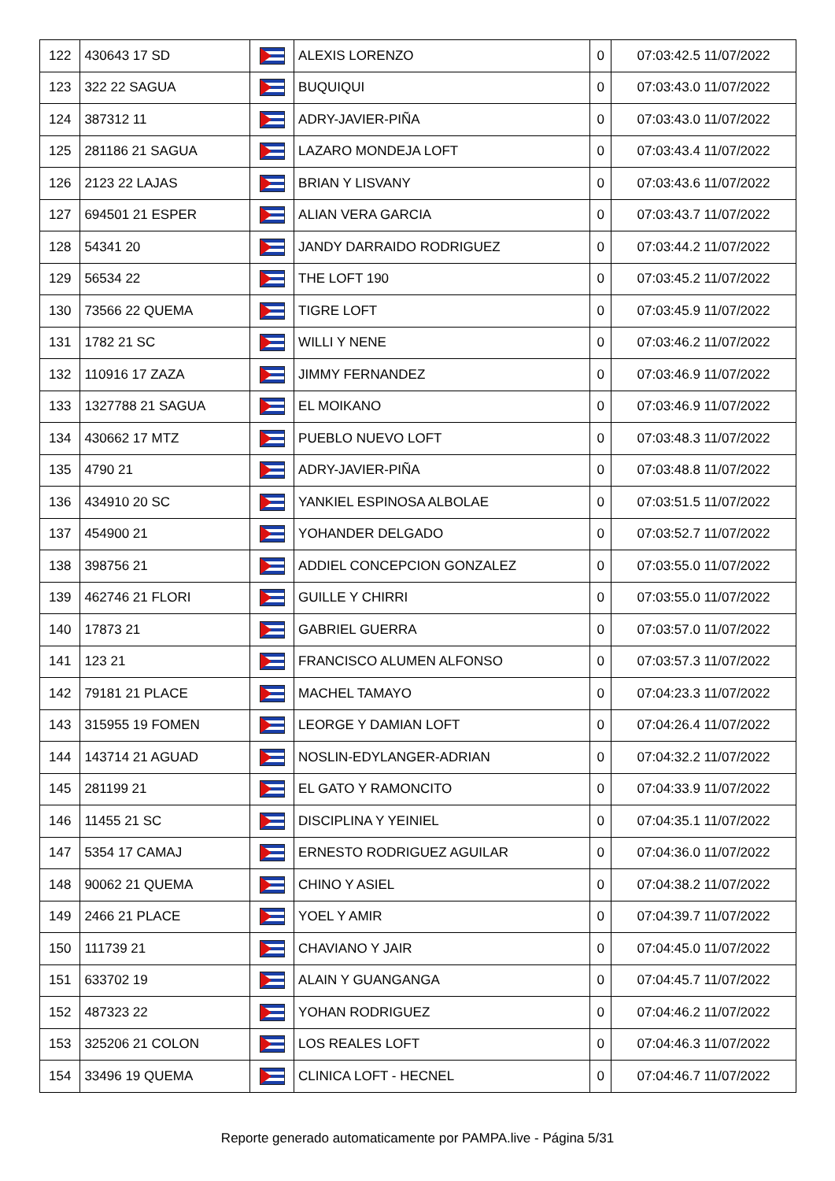| 122 | 430643 17 SD | | ALEXIS LORENZO | 0 | 07:03:42.5 11/07/2022 |
| 123 | 322 22 SAGUA | | BUQUIQUI | 0 | 07:03:43.0 11/07/2022 |
| 124 | 387312 11 | | ADRY-JAVIER-PIÑA | 0 | 07:03:43.0 11/07/2022 |
| 125 | 281186 21 SAGUA | | LAZARO MONDEJA LOFT | 0 | 07:03:43.4 11/07/2022 |
| 126 | 2123 22 LAJAS | | BRIAN Y LISVANY | 0 | 07:03:43.6 11/07/2022 |
| 127 | 694501 21 ESPER | | ALIAN VERA GARCIA | 0 | 07:03:43.7 11/07/2022 |
| 128 | 54341 20 | | JANDY DARRAIDO RODRIGUEZ | 0 | 07:03:44.2 11/07/2022 |
| 129 | 56534 22 | | THE LOFT 190 | 0 | 07:03:45.2 11/07/2022 |
| 130 | 73566 22 QUEMA | | TIGRE LOFT | 0 | 07:03:45.9 11/07/2022 |
| 131 | 1782 21 SC | | WILLI Y NENE | 0 | 07:03:46.2 11/07/2022 |
| 132 | 110916 17 ZAZA | | JIMMY FERNANDEZ | 0 | 07:03:46.9 11/07/2022 |
| 133 | 1327788 21 SAGUA | | EL MOIKANO | 0 | 07:03:46.9 11/07/2022 |
| 134 | 430662 17 MTZ | | PUEBLO NUEVO LOFT | 0 | 07:03:48.3 11/07/2022 |
| 135 | 4790 21 | | ADRY-JAVIER-PIÑA | 0 | 07:03:48.8 11/07/2022 |
| 136 | 434910 20 SC | | YANKIEL ESPINOSA ALBOLAE | 0 | 07:03:51.5 11/07/2022 |
| 137 | 454900 21 | | YOHANDER DELGADO | 0 | 07:03:52.7 11/07/2022 |
| 138 | 398756 21 | | ADDIEL CONCEPCION GONZALEZ | 0 | 07:03:55.0 11/07/2022 |
| 139 | 462746 21 FLORI | | GUILLE Y CHIRRI | 0 | 07:03:55.0 11/07/2022 |
| 140 | 17873 21 | | GABRIEL GUERRA | 0 | 07:03:57.0 11/07/2022 |
| 141 | 123 21 | | FRANCISCO ALUMEN ALFONSO | 0 | 07:03:57.3 11/07/2022 |
| 142 | 79181 21 PLACE | | MACHEL TAMAYO | 0 | 07:04:23.3 11/07/2022 |
| 143 | 315955 19 FOMEN | | LEORGE Y DAMIAN LOFT | 0 | 07:04:26.4 11/07/2022 |
| 144 | 143714 21 AGUAD | | NOSLIN-EDYLANGER-ADRIAN | 0 | 07:04:32.2 11/07/2022 |
| 145 | 281199 21 | | EL GATO Y RAMONCITO | 0 | 07:04:33.9 11/07/2022 |
| 146 | 11455 21 SC | | DISCIPLINA Y YEINIEL | 0 | 07:04:35.1 11/07/2022 |
| 147 | 5354 17 CAMAJ | | ERNESTO RODRIGUEZ AGUILAR | 0 | 07:04:36.0 11/07/2022 |
| 148 | 90062 21 QUEMA | | CHINO Y ASIEL | 0 | 07:04:38.2 11/07/2022 |
| 149 | 2466 21 PLACE | | YOEL Y AMIR | 0 | 07:04:39.7 11/07/2022 |
| 150 | 111739 21 | | CHAVIANO Y JAIR | 0 | 07:04:45.0 11/07/2022 |
| 151 | 633702 19 | | ALAIN Y GUANGANGA | 0 | 07:04:45.7 11/07/2022 |
| 152 | 487323 22 | | YOHAN RODRIGUEZ | 0 | 07:04:46.2 11/07/2022 |
| 153 | 325206 21 COLON | | LOS REALES LOFT | 0 | 07:04:46.3 11/07/2022 |
| 154 | 33496 19 QUEMA | | CLINICA LOFT - HECNEL | 0 | 07:04:46.7 11/07/2022 |
Reporte generado automaticamente por PAMPA.live - Página 5/31